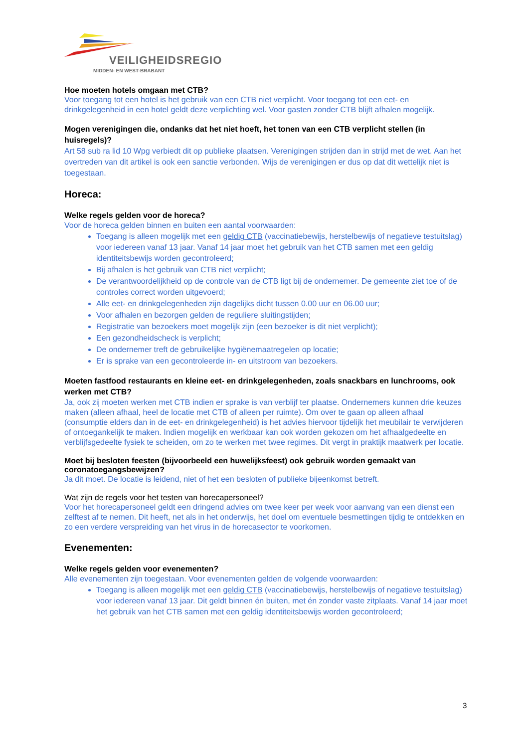VEILIGHEIDSREGIO
MIDDEN- EN WEST-BRABANT
Hoe moeten hotels omgaan met CTB?
Voor toegang tot een hotel is het gebruik van een CTB niet verplicht. Voor toegang tot een eet- en drinkgelegenheid in een hotel geldt deze verplichting wel. Voor gasten zonder CTB blijft afhalen mogelijk.
Mogen verenigingen die, ondanks dat het niet hoeft, het tonen van een CTB verplicht stellen (in huisregels)?
Art 58 sub ra lid 10 Wpg verbiedt dit op publieke plaatsen. Verenigingen strijden dan in strijd met de wet. Aan het overtreden van dit artikel is ook een sanctie verbonden. Wijs de verenigingen er dus op dat dit wettelijk niet is toegestaan.
Horeca:
Welke regels gelden voor de horeca?
Voor de horeca gelden binnen en buiten een aantal voorwaarden:
Toegang is alleen mogelijk met een geldig CTB (vaccinatiebewijs, herstelbewijs of negatieve testuitslag) voor iedereen vanaf 13 jaar. Vanaf 14 jaar moet het gebruik van het CTB samen met een geldig identiteitsbewijs worden gecontroleerd;
Bij afhalen is het gebruik van CTB niet verplicht;
De verantwoordelijkheid op de controle van de CTB ligt bij de ondernemer. De gemeente ziet toe of de controles correct worden uitgevoerd;
Alle eet- en drinkgelegenheden zijn dagelijks dicht tussen 0.00 uur en 06.00 uur;
Voor afhalen en bezorgen gelden de reguliere sluitingstijden;
Registratie van bezoekers moet mogelijk zijn (een bezoeker is dit niet verplicht);
Een gezondheidscheck is verplicht;
De ondernemer treft de gebruikelijke hygiënemaatregelen op locatie;
Er is sprake van een gecontroleerde in- en uitstroom van bezoekers.
Moeten fastfood restaurants en kleine eet- en drinkgelegenheden, zoals snackbars en lunchrooms, ook werken met CTB?
Ja, ook zij moeten werken met CTB indien er sprake is van verblijf ter plaatse. Ondernemers kunnen drie keuzes maken (alleen afhaal, heel de locatie met CTB of alleen per ruimte). Om over te gaan op alleen afhaal (consumptie elders dan in de eet- en drinkgelegenheid) is het advies hiervoor tijdelijk het meubilair te verwijderen of ontoegankelijk te maken. Indien mogelijk en werkbaar kan ook worden gekozen om het afhaalgedeelte en verblijfsgedeelte fysiek te scheiden, om zo te werken met twee regimes. Dit vergt in praktijk maatwerk per locatie.
Moet bij besloten feesten (bijvoorbeeld een huwelijksfeest) ook gebruik worden gemaakt van coronatoegangsbewijzen?
Ja dit moet. De locatie is leidend, niet of het een besloten of publieke bijeenkomst betreft.
Wat zijn de regels voor het testen van horecapersoneel?
Voor het horecapersoneel geldt een dringend advies om twee keer per week voor aanvang van een dienst een zelftest af te nemen. Dit heeft, net als in het onderwijs, het doel om eventuele besmettingen tijdig te ontdekken en zo een verdere verspreiding van het virus in de horecasector te voorkomen.
Evenementen:
Welke regels gelden voor evenementen?
Alle evenementen zijn toegestaan. Voor evenementen gelden de volgende voorwaarden:
Toegang is alleen mogelijk met een geldig CTB (vaccinatiebewijs, herstelbewijs of negatieve testuitslag) voor iedereen vanaf 13 jaar. Dit geldt binnen én buiten, met én zonder vaste zitplaats. Vanaf 14 jaar moet het gebruik van het CTB samen met een geldig identiteitsbewijs worden gecontroleerd;
3